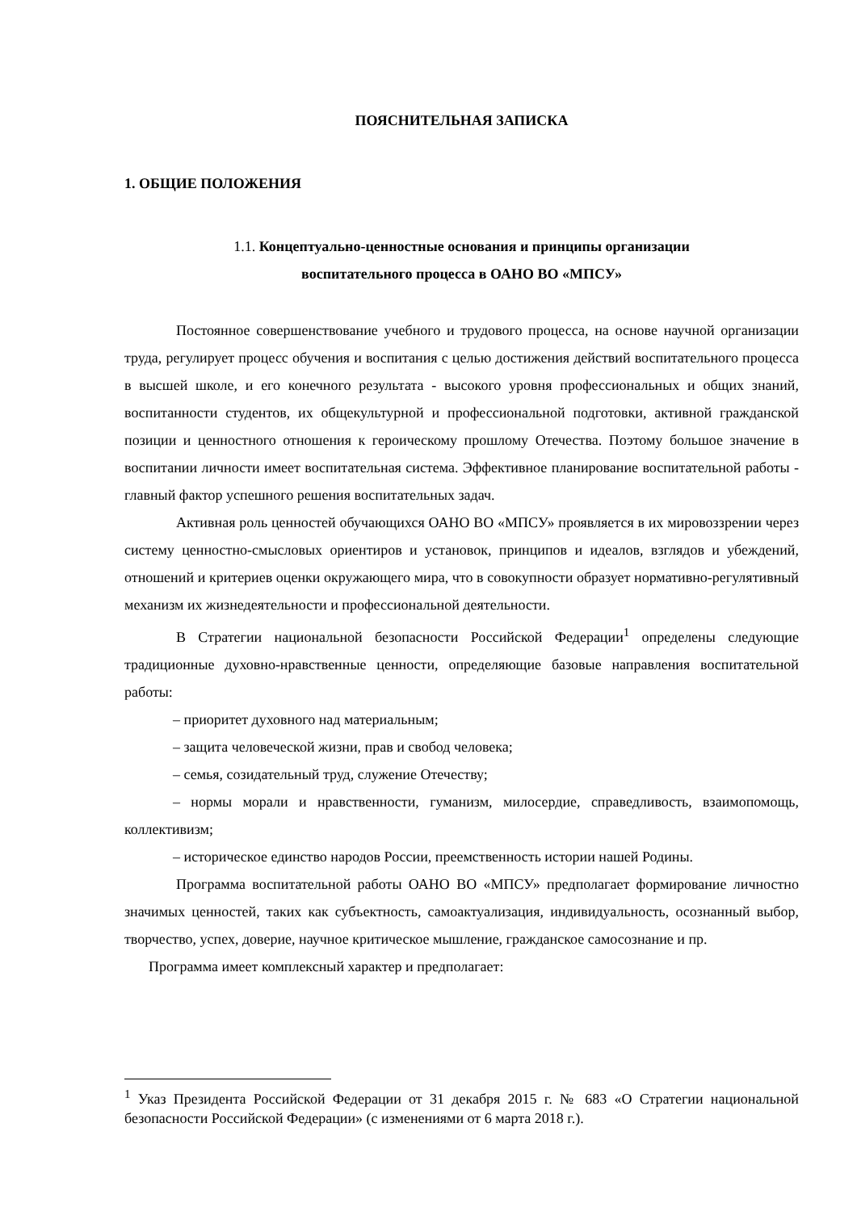ПОЯСНИТЕЛЬНАЯ ЗАПИСКА
1. ОБЩИЕ ПОЛОЖЕНИЯ
1.1. Концептуально-ценностные основания и принципы организации
воспитательного процесса в ОАНО ВО «МПСУ»
Постоянное совершенствование учебного и трудового процесса, на основе научной организации труда, регулирует процесс обучения и воспитания с целью достижения действий воспитательного процесса в высшей школе, и его конечного результата - высокого уровня профессиональных и общих знаний, воспитанности студентов, их общекультурной и профессиональной подготовки, активной гражданской позиции и ценностного отношения к героическому прошлому Отечества. Поэтому большое значение в воспитании личности имеет воспитательная система. Эффективное планирование воспитательной работы - главный фактор успешного решения воспитательных задач.
Активная роль ценностей обучающихся ОАНО ВО «МПСУ» проявляется в их мировоззрении через систему ценностно-смысловых ориентиров и установок, принципов и идеалов, взглядов и убеждений, отношений и критериев оценки окружающего мира, что в совокупности образует нормативно-регулятивный механизм их жизнедеятельности и профессиональной деятельности.
В Стратегии национальной безопасности Российской Федерации<sup>1</sup> определены следующие традиционные духовно-нравственные ценности, определяющие базовые направления воспитательной работы:
– приоритет духовного над материальным;
– защита человеческой жизни, прав и свобод человека;
– семья, созидательный труд, служение Отечеству;
– нормы морали и нравственности, гуманизм, милосердие, справедливость, взаимопомощь, коллективизм;
– историческое единство народов России, преемственность истории нашей Родины.
Программа воспитательной работы ОАНО ВО «МПСУ» предполагает формирование личностно значимых ценностей, таких как субъектность, самоактуализация, индивидуальность, осознанный выбор, творчество, успех, доверие, научное критическое мышление, гражданское самосознание и пр.
Программа имеет комплексный характер и предполагает:
<sup>1</sup> Указ Президента Российской Федерации от 31 декабря 2015 г. № 683 «О Стратегии национальной безопасности Российской Федерации» (с изменениями от 6 марта 2018 г.).